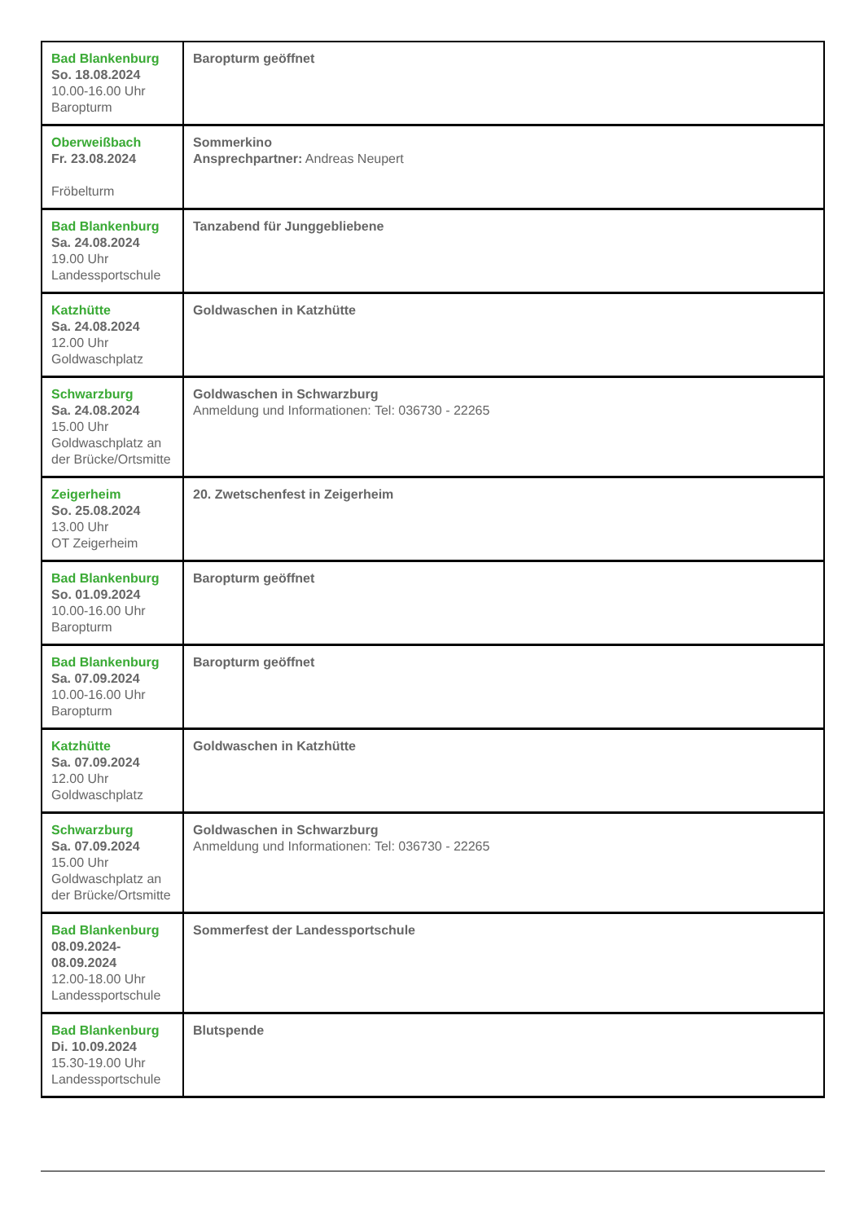| Bad Blankenburg So. 18.08.2024 10.00-16.00 Uhr Baropturm | Baropturm geöffnet |
| Oberweißbach Fr. 23.08.2024 Fröbelturm | Sommerkino Ansprechpartner: Andreas Neupert |
| Bad Blankenburg Sa. 24.08.2024 19.00 Uhr Landessportschule | Tanzabend für Junggebliebene |
| Katzhütte Sa. 24.08.2024 12.00 Uhr Goldwaschplatz | Goldwaschen in Katzhütte |
| Schwarzburg Sa. 24.08.2024 15.00 Uhr Goldwaschplatz an der Brücke/Ortsmitte | Goldwaschen in Schwarzburg Anmeldung und Informationen: Tel: 036730 - 22265 |
| Zeigerheim So. 25.08.2024 13.00 Uhr OT Zeigerheim | 20. Zwetschenfest in Zeigerheim |
| Bad Blankenburg So. 01.09.2024 10.00-16.00 Uhr Baropturm | Baropturm geöffnet |
| Bad Blankenburg Sa. 07.09.2024 10.00-16.00 Uhr Baropturm | Baropturm geöffnet |
| Katzhütte Sa. 07.09.2024 12.00 Uhr Goldwaschplatz | Goldwaschen in Katzhütte |
| Schwarzburg Sa. 07.09.2024 15.00 Uhr Goldwaschplatz an der Brücke/Ortsmitte | Goldwaschen in Schwarzburg Anmeldung und Informationen: Tel: 036730 - 22265 |
| Bad Blankenburg 08.09.2024- 08.09.2024 12.00-18.00 Uhr Landessportschule | Sommerfest der Landessportschule |
| Bad Blankenburg Di. 10.09.2024 15.30-19.00 Uhr Landessportschule | Blutspende |